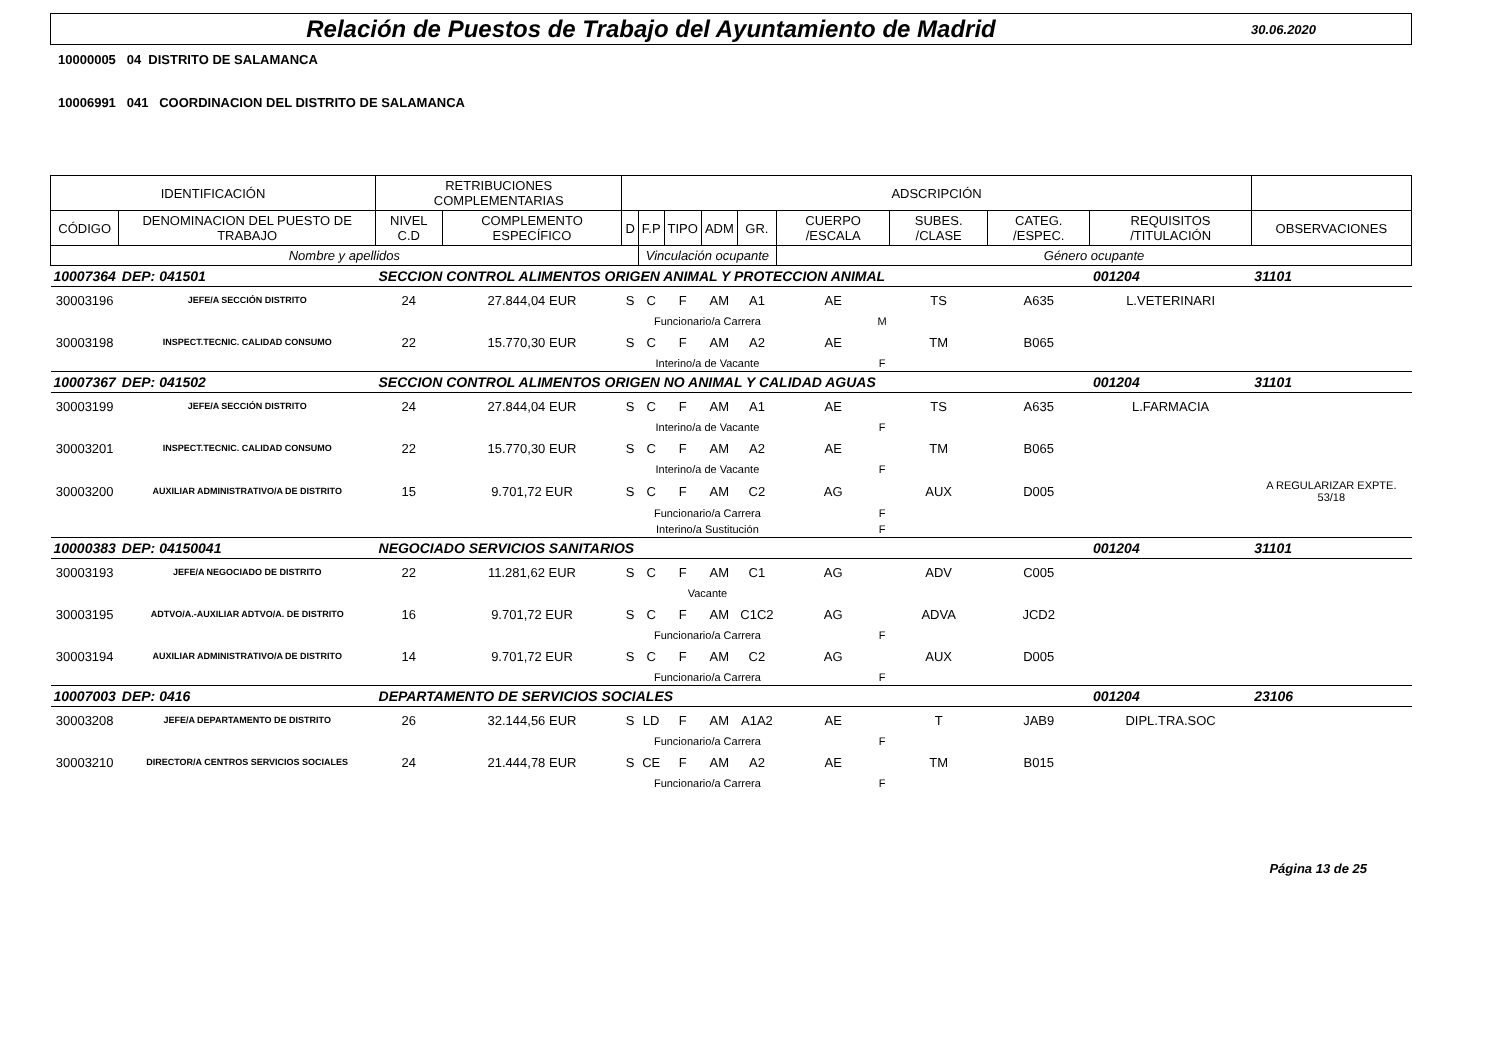Relación de Puestos de Trabajo del Ayuntamiento de Madrid
30.06.2020
10000005 04 DISTRITO DE SALAMANCA
10006991 041 COORDINACION DEL DISTRITO DE SALAMANCA
| IDENTIFICACIÓN | | RETRIBUCIONES COMPLEMENTARIAS | | ADSCRIPCIÓN | | | | | | | | | | |
| --- | --- | --- | --- | --- | --- | --- | --- | --- | --- | --- | --- | --- | --- | --- |
| CÓDIGO | DENOMINACION DEL PUESTO DE TRABAJO | NIVEL C.D | COMPLEMENTO ESPECÍFICO | D | F.P | TIPO | ADM | GR. | CUERPO /ESCALA | SUBES. /CLASE | CATEG. /ESPEC. | REQUISITOS /TITULACIÓN | | OBSERVACIONES |
| Nombre y apellidos | | | | | Vinculación ocupante | | | | Género ocupante | | | | | |
| 10007364 | DEP: 041501 | SECCION CONTROL ALIMENTOS ORIGEN ANIMAL Y PROTECCION ANIMAL | | | | | | | | | | 001204 | 31101 | |
| 30003196 | JEFE/A SECCIÓN DISTRITO | 24 | 27.844,04 EUR | S | C | F | AM | A1 | AE | TS | A635 | L.VETERINARI | | |
| | | | | | Funcionario/a Carrera | | | | M | | | | | |
| 30003198 | INSPECT.TECNIC. CALIDAD CONSUMO | 22 | 15.770,30 EUR | S | C | F | AM | A2 | AE | TM | B065 | | | |
| | | | | | Interino/a de Vacante | | | | F | | | | | |
| 10007367 | DEP: 041502 | SECCION CONTROL ALIMENTOS ORIGEN NO ANIMAL Y CALIDAD AGUAS | | | | | | | | | | 001204 | 31101 | |
| 30003199 | JEFE/A SECCIÓN DISTRITO | 24 | 27.844,04 EUR | S | C | F | AM | A1 | AE | TS | A635 | L.FARMACIA | | |
| | | | | | Interino/a de Vacante | | | | F | | | | | |
| 30003201 | INSPECT.TECNIC. CALIDAD CONSUMO | 22 | 15.770,30 EUR | S | C | F | AM | A2 | AE | TM | B065 | | | |
| | | | | | Interino/a de Vacante | | | | F | | | | | |
| 30003200 | AUXILIAR ADMINISTRATIVO/A DE DISTRITO | 15 | 9.701,72 EUR | S | C | F | AM | C2 | AG | AUX | D005 | | | A REGULARIZAR EXPTE. 53/18 |
| | | | | | Funcionario/a Carrera | | | | F | | | | | |
| | | | | | Interino/a Sustitución | | | | F | | | | | |
| 10000383 | DEP: 04150041 | NEGOCIADO SERVICIOS SANITARIOS | | | | | | | | | | 001204 | 31101 | |
| 30003193 | JEFE/A NEGOCIADO DE DISTRITO | 22 | 11.281,62 EUR | S | C | F | AM | C1 | AG | ADV | C005 | | | |
| | | | | | Vacante | | | | | | | | | |
| 30003195 | ADTVO/A.-AUXILIAR ADTVO/A. DE DISTRITO | 16 | 9.701,72 EUR | S | C | F | AM | C1C2 | AG | ADVA | JCD2 | | | |
| | | | | | Funcionario/a Carrera | | | | F | | | | | |
| 30003194 | AUXILIAR ADMINISTRATIVO/A DE DISTRITO | 14 | 9.701,72 EUR | S | C | F | AM | C2 | AG | AUX | D005 | | | |
| | | | | | Funcionario/a Carrera | | | | F | | | | | |
| 10007003 | DEP: 0416 | DEPARTAMENTO DE SERVICIOS SOCIALES | | | | | | | | | | 001204 | 23106 | |
| 30003208 | JEFE/A DEPARTAMENTO DE DISTRITO | 26 | 32.144,56 EUR | S | LD | F | AM | A1A2 | AE | T | JAB9 | DIPL.TRA.SOC | | |
| | | | | | Funcionario/a Carrera | | | | F | | | | | |
| 30003210 | DIRECTOR/A CENTROS SERVICIOS SOCIALES | 24 | 21.444,78 EUR | S | CE | F | AM | A2 | AE | TM | B015 | | | |
| | | | | | Funcionario/a Carrera | | | | F | | | | | |
Página 13 de 25